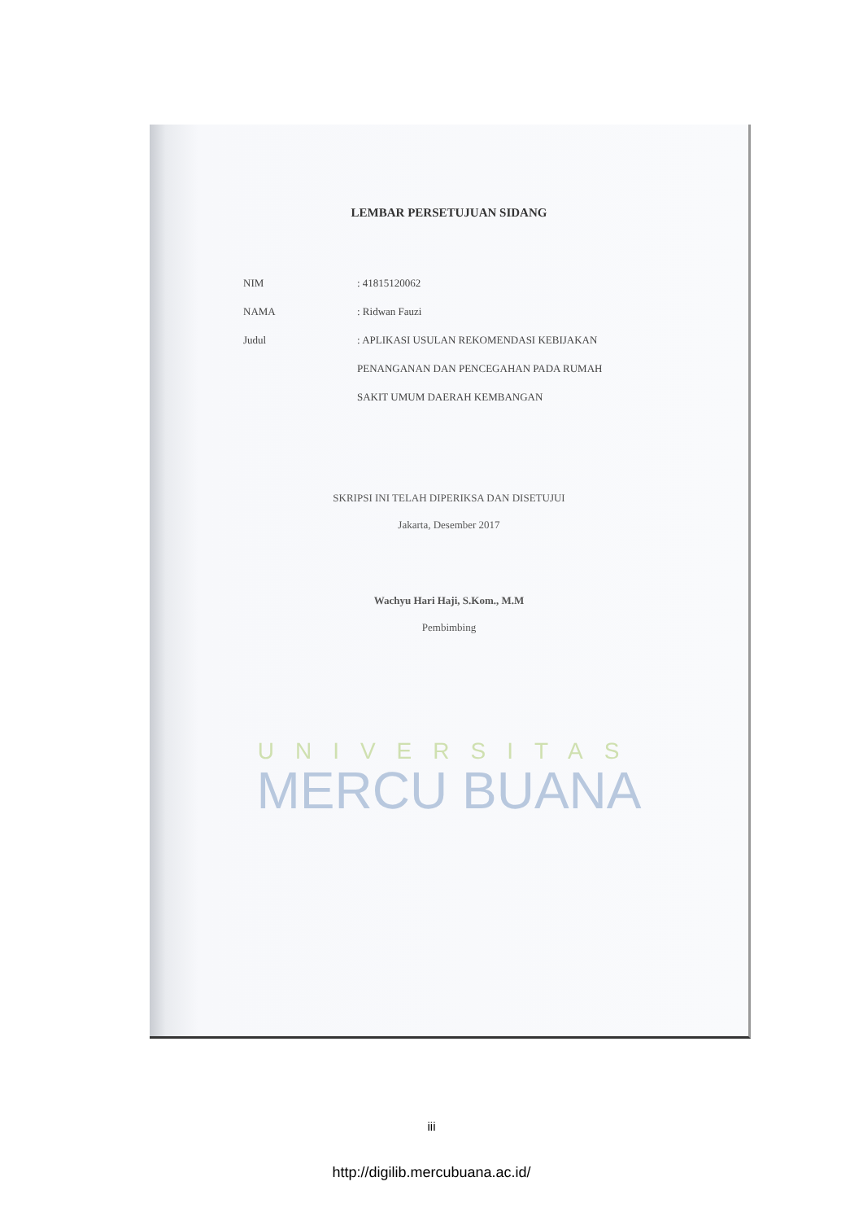LEMBAR PERSETUJUAN SIDANG
NIM : 41815120062
NAMA : Ridwan Fauzi
Judul : APLIKASI USULAN REKOMENDASI KEBIJAKAN PENANGANAN DAN PENCEGAHAN PADA RUMAH SAKIT UMUM DAERAH KEMBANGAN
SKRIPSI INI TELAH DIPERIKSA DAN DISETUJUI
Jakarta, Desember 2017
Wachyu Hari Haji, S.Kom., M.M
Pembimbing
UNIVERSITAS
MERCU BUANA
iii
http://digilib.mercubuana.ac.id/